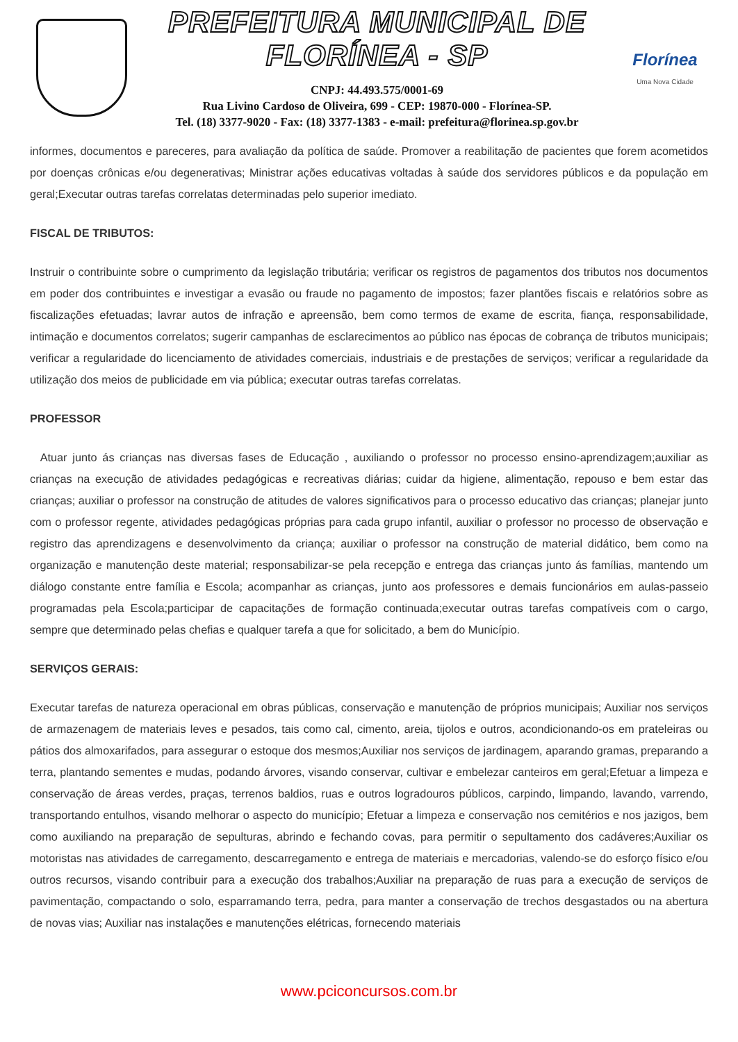PREFEITURA MUNICIPAL DE FLORÍNEA - SP
CNPJ: 44.493.575/0001-69
Rua Livino Cardoso de Oliveira, 699 - CEP: 19870-000 - Florínea-SP.
Tel. (18) 3377-9020 - Fax: (18) 3377-1383 - e-mail: prefeitura@florinea.sp.gov.br
Florínea
Uma Nova Cidade
informes, documentos e pareceres, para avaliação da política de saúde. Promover a reabilitação de pacientes que forem acometidos por doenças crônicas e/ou degenerativas; Ministrar ações educativas voltadas à saúde dos servidores públicos e da população em geral;Executar outras tarefas correlatas determinadas pelo superior imediato.
FISCAL DE TRIBUTOS:
Instruir o contribuinte sobre o cumprimento da legislação tributária; verificar os registros de pagamentos dos tributos nos documentos em poder dos contribuintes e investigar a evasão ou fraude no pagamento de impostos; fazer plantões fiscais e relatórios sobre as fiscalizações efetuadas; lavrar autos de infração e apreensão, bem como termos de exame de escrita, fiança, responsabilidade, intimação e documentos correlatos; sugerir campanhas de esclarecimentos ao público nas épocas de cobrança de tributos municipais; verificar a regularidade do licenciamento de atividades comerciais, industriais e de prestações de serviços; verificar a regularidade da utilização dos meios de publicidade em via pública; executar outras tarefas correlatas.
PROFESSOR
Atuar junto ás crianças nas diversas fases de Educação , auxiliando o professor no processo ensino-aprendizagem;auxiliar as crianças na execução de atividades pedagógicas e recreativas diárias; cuidar da higiene, alimentação, repouso e bem estar das crianças; auxiliar o professor na construção de atitudes de valores significativos para o processo educativo das crianças; planejar junto com o professor regente, atividades pedagógicas próprias para cada grupo infantil, auxiliar o professor no processo de observação e registro das aprendizagens e desenvolvimento da criança; auxiliar o professor na construção de material didático, bem como na organização e manutenção deste material; responsabilizar-se pela recepção e entrega das crianças junto ás famílias, mantendo um diálogo constante entre família e Escola; acompanhar as crianças, junto aos professores e demais funcionários em aulas-passeio programadas pela Escola;participar de capacitações de formação continuada;executar outras tarefas compatíveis com o cargo, sempre que determinado pelas chefias e qualquer tarefa a que for solicitado, a bem do Município.
SERVIÇOS GERAIS:
Executar tarefas de natureza operacional em obras públicas, conservação e manutenção de próprios municipais; Auxiliar nos serviços de armazenagem de materiais leves e pesados, tais como cal, cimento, areia, tijolos e outros, acondicionando-os em prateleiras ou pátios dos almoxarifados, para assegurar o estoque dos mesmos;Auxiliar nos serviços de jardinagem, aparando gramas, preparando a terra, plantando sementes e mudas, podando árvores, visando conservar, cultivar e embelezar canteiros em geral;Efetuar a limpeza e conservação de áreas verdes, praças, terrenos baldios, ruas e outros logradouros públicos, carpindo, limpando, lavando, varrendo, transportando entulhos, visando melhorar o aspecto do município; Efetuar a limpeza e conservação nos cemitérios e nos jazigos, bem como auxiliando na preparação de sepulturas, abrindo e fechando covas, para permitir o sepultamento dos cadáveres;Auxiliar os motoristas nas atividades de carregamento, descarregamento e entrega de materiais e mercadorias, valendo-se do esforço físico e/ou outros recursos, visando contribuir para a execução dos trabalhos;Auxiliar na preparação de ruas para a execução de serviços de pavimentação, compactando o solo, esparramando terra, pedra, para manter a conservação de trechos desgastados ou na abertura de novas vias; Auxiliar nas instalações e manutenções elétricas, fornecendo materiais
www.pciconcursos.com.br